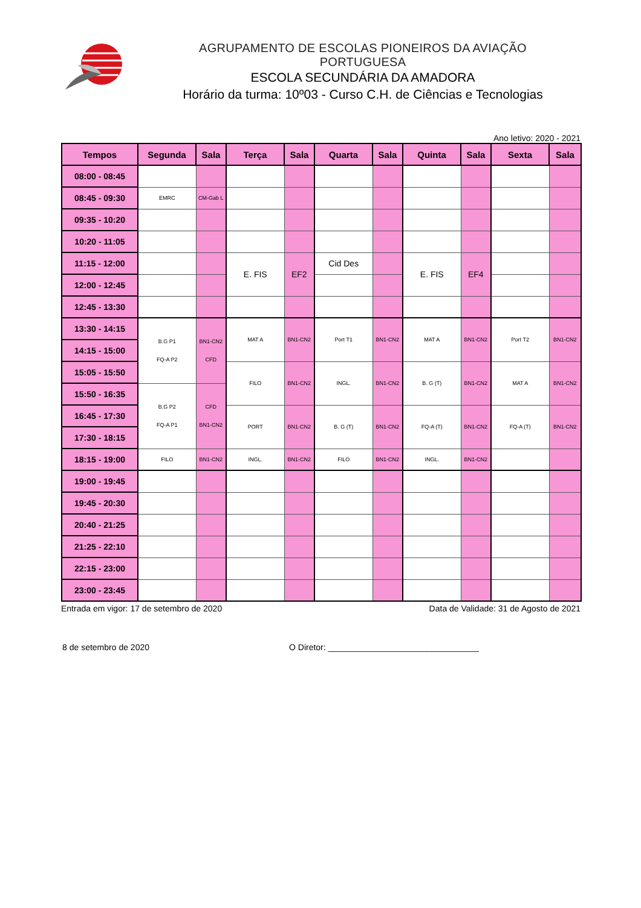AGRUPAMENTO DE ESCOLAS PIONEIROS DA AVIAÇÃO PORTUGUESA
ESCOLA SECUNDÁRIA DA AMADORA
Horário da turma: 10º03 - Curso C.H. de Ciências e Tecnologias
Ano letivo: 2020 - 2021
| Tempos | Segunda | Sala | Terça | Sala | Quarta | Sala | Quinta | Sala | Sexta | Sala |
| --- | --- | --- | --- | --- | --- | --- | --- | --- | --- | --- |
| 08:00 - 08:45 | | | | | | | | | | |
| 08:45 - 09:30 | EMRC | CM-Gab L | | | | | | | | |
| 09:35 - 10:20 | | | | | | | | | | |
| 10:20 - 11:05 | | | | | | | | | | |
| 11:15 - 12:00 | | | E. FIS | EF2 | Cid Des | | E. FIS | EF4 | | |
| 12:00 - 12:45 | | | | | | | | | | |
| 12:45 - 13:30 | | | | | | | | | | |
| 13:30 - 14:15 | B.G P1 FQ-A P2 | BN1-CN2 CFD | MAT A | BN1-CN2 | Port T1 | BN1-CN2 | MAT A | BN1-CN2 | Port T2 | BN1-CN2 |
| 14:15 - 15:00 | | | | | | | | | | |
| 15:05 - 15:50 | | | FILO | BN1-CN2 | INGL. | BN1-CN2 | B. G (T) | BN1-CN2 | MAT A | BN1-CN2 |
| 15:50 - 16:35 | B.G P2 FQ-A P1 | CFD BN1-CN2 | | | | | | | | |
| 16:45 - 17:30 | | | PORT | BN1-CN2 | B. G (T) | BN1-CN2 | FQ-A (T) | BN1-CN2 | FQ-A (T) | BN1-CN2 |
| 17:30 - 18:15 | | | | | | | | | | |
| 18:15 - 19:00 | FILO | BN1-CN2 | INGL. | BN1-CN2 | FILO | BN1-CN2 | INGL. | BN1-CN2 | | |
| 19:00 - 19:45 | | | | | | | | | | |
| 19:45 - 20:30 | | | | | | | | | | |
| 20:40 - 21:25 | | | | | | | | | | |
| 21:25 - 22:10 | | | | | | | | | | |
| 22:15 - 23:00 | | | | | | | | | | |
| 23:00 - 23:45 | | | | | | | | | | |
Entrada em vigor: 17 de setembro de 2020 Data de Validade: 31 de Agosto de 2021
8 de setembro de 2020 O Diretor: ________________________________